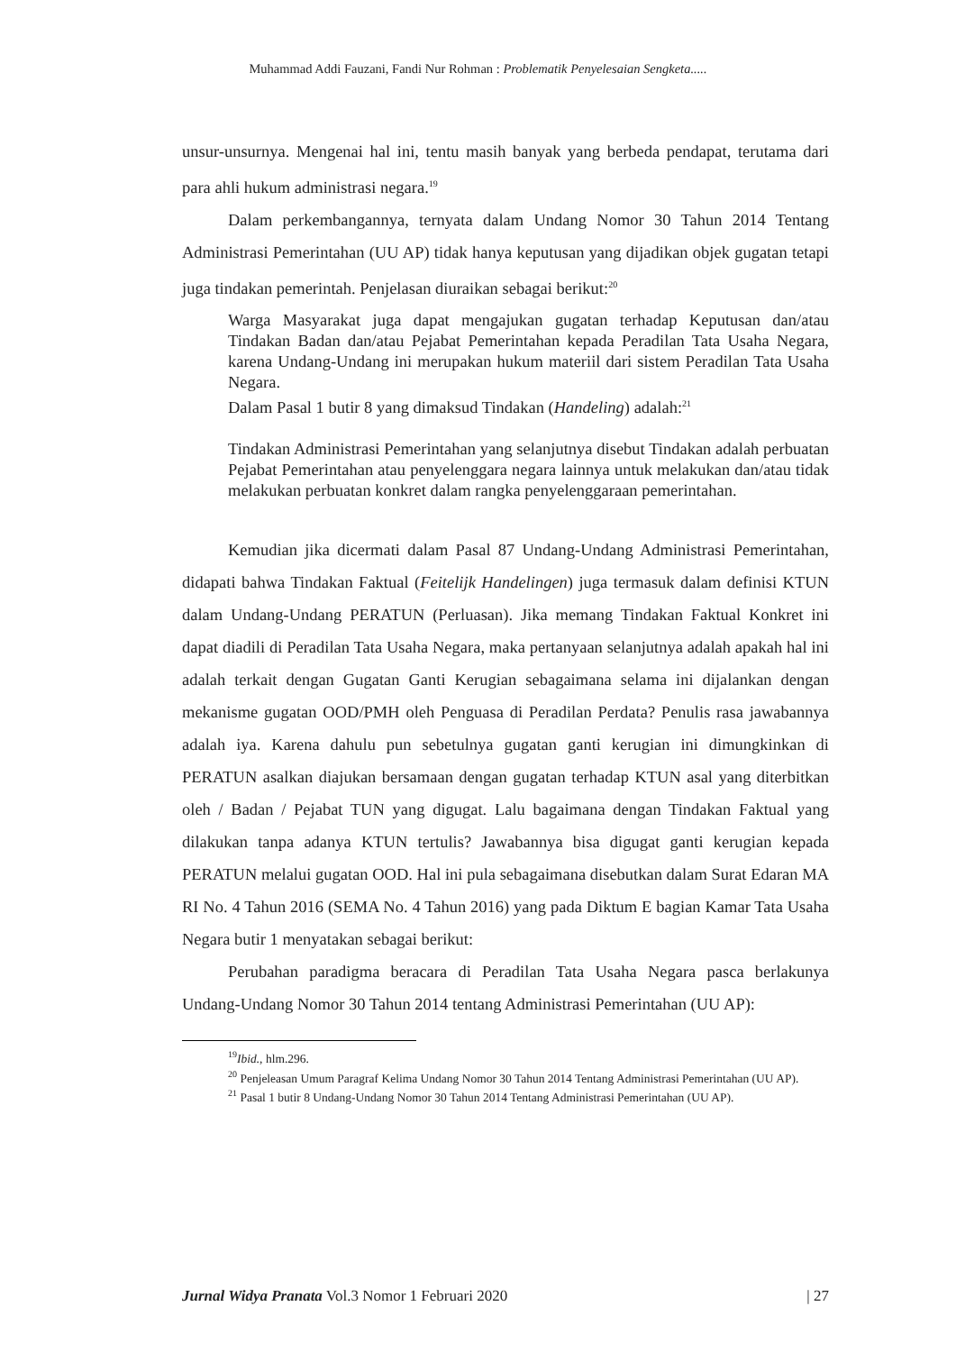Muhammad Addi Fauzani, Fandi Nur Rohman : Problematik Penyelesaian Sengketa.....
unsur-unsurnya. Mengenai hal ini, tentu masih banyak yang berbeda pendapat, terutama dari para ahli hukum administrasi negara.<sup>19</sup>
Dalam perkembangannya, ternyata dalam Undang Nomor 30 Tahun 2014 Tentang Administrasi Pemerintahan (UU AP) tidak hanya keputusan yang dijadikan objek gugatan tetapi juga tindakan pemerintah. Penjelasan diuraikan sebagai berikut:<sup>20</sup>
Warga Masyarakat juga dapat mengajukan gugatan terhadap Keputusan dan/atau Tindakan Badan dan/atau Pejabat Pemerintahan kepada Peradilan Tata Usaha Negara, karena Undang-Undang ini merupakan hukum materiil dari sistem Peradilan Tata Usaha Negara.
Dalam Pasal 1 butir 8 yang dimaksud Tindakan (Handeling) adalah:<sup>21</sup>
Tindakan Administrasi Pemerintahan yang selanjutnya disebut Tindakan adalah perbuatan Pejabat Pemerintahan atau penyelenggara negara lainnya untuk melakukan dan/atau tidak melakukan perbuatan konkret dalam rangka penyelenggaraan pemerintahan.
Kemudian jika dicermati dalam Pasal 87 Undang-Undang Administrasi Pemerintahan, didapati bahwa Tindakan Faktual (Feitelijk Handelingen) juga termasuk dalam definisi KTUN dalam Undang-Undang PERATUN (Perluasan). Jika memang Tindakan Faktual Konkret ini dapat diadili di Peradilan Tata Usaha Negara, maka pertanyaan selanjutnya adalah apakah hal ini adalah terkait dengan Gugatan Ganti Kerugian sebagaimana selama ini dijalankan dengan mekanisme gugatan OOD/PMH oleh Penguasa di Peradilan Perdata? Penulis rasa jawabannya adalah iya. Karena dahulu pun sebetulnya gugatan ganti kerugian ini dimungkinkan di PERATUN asalkan diajukan bersamaan dengan gugatan terhadap KTUN asal yang diterbitkan oleh / Badan / Pejabat TUN yang digugat. Lalu bagaimana dengan Tindakan Faktual yang dilakukan tanpa adanya KTUN tertulis? Jawabannya bisa digugat ganti kerugian kepada PERATUN melalui gugatan OOD. Hal ini pula sebagaimana disebutkan dalam Surat Edaran MA RI No. 4 Tahun 2016 (SEMA No. 4 Tahun 2016) yang pada Diktum E bagian Kamar Tata Usaha Negara butir 1 menyatakan sebagai berikut:
Perubahan paradigma beracara di Peradilan Tata Usaha Negara pasca berlakunya Undang-Undang Nomor 30 Tahun 2014 tentang Administrasi Pemerintahan (UU AP):
<sup>19</sup> Ibid., hlm.296.
<sup>20</sup> Penjeleasan Umum Paragraf Kelima Undang Nomor 30 Tahun 2014 Tentang Administrasi Pemerintahan (UU AP).
<sup>21</sup> Pasal 1 butir 8 Undang-Undang Nomor 30 Tahun 2014 Tentang Administrasi Pemerintahan (UU AP).
Jurnal Widya Pranata Vol.3 Nomor 1 Februari 2020 | 27